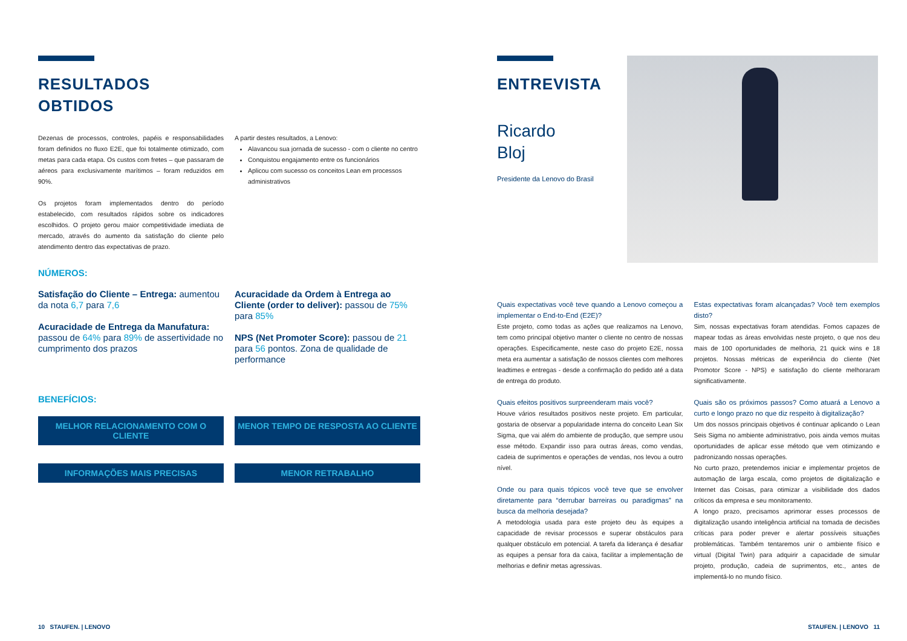RESULTADOS
OBTIDOS
Dezenas de processos, controles, papéis e responsabilidades foram definidos no fluxo E2E, que foi totalmente otimizado, com metas para cada etapa. Os custos com fretes – que passaram de aéreos para exclusivamente marítimos – foram reduzidos em 90%.
Os projetos foram implementados dentro do período estabelecido, com resultados rápidos sobre os indicadores escolhidos. O projeto gerou maior competitividade imediata de mercado, através do aumento da satisfação do cliente pelo atendimento dentro das expectativas de prazo.
A partir destes resultados, a Lenovo:
Alavancou sua jornada de sucesso - com o cliente no centro
Conquistou engajamento entre os funcionários
Aplicou com sucesso os conceitos Lean em processos administrativos
NÚMEROS:
Satisfação do Cliente – Entrega: aumentou da nota 6,7 para 7,6
Acuracidade de Entrega da Manufatura: passou de 64% para 89% de assertividade no cumprimento dos prazos
Acuracidade da Ordem à Entrega ao Cliente (order to deliver): passou de 75% para 85%
NPS (Net Promoter Score): passou de 21 para 56 pontos. Zona de qualidade de performance
BENEFÍCIOS:
MELHOR RELACIONAMENTO COM O CLIENTE
MENOR TEMPO DE RESPOSTA AO CLIENTE
INFORMAÇÕES MAIS PRECISAS MENOR RETRABALHO
10 STAUFEN. | LENOVO
ENTREVISTA
Ricardo
Bloj
Presidente da Lenovo do Brasil
Quais expectativas você teve quando a Lenovo começou a implementar o End-to-End (E2E)?
Este projeto, como todas as ações que realizamos na Lenovo, tem como principal objetivo manter o cliente no centro de nossas operações. Especificamente, neste caso do projeto E2E, nossa meta era aumentar a satisfação de nossos clientes com melhores leadtimes e entregas - desde a confirmação do pedido até a data de entrega do produto.
Quais efeitos positivos surpreenderam mais você?
Houve vários resultados positivos neste projeto. Em particular, gostaria de observar a popularidade interna do conceito Lean Six Sigma, que vai além do ambiente de produção, que sempre usou esse método. Expandir isso para outras áreas, como vendas, cadeia de suprimentos e operações de vendas, nos levou a outro nível.
Onde ou para quais tópicos você teve que se envolver diretamente para “derrubar barreiras ou paradigmas” na busca da melhoria desejada?
A metodologia usada para este projeto deu às equipes a capacidade de revisar processos e superar obstáculos para qualquer obstáculo em potencial. A tarefa da liderança é desafiar as equipes a pensar fora da caixa, facilitar a implementação de melhorias e definir metas agressivas.
Estas expectativas foram alcançadas? Você tem exemplos disto?
Sim, nossas expectativas foram atendidas. Fomos capazes de mapear todas as áreas envolvidas neste projeto, o que nos deu mais de 100 oportunidades de melhoria, 21 quick wins e 18 projetos. Nossas métricas de experiência do cliente (Net Promotor Score - NPS) e satisfação do cliente melhoraram significativamente.
Quais são os próximos passos? Como atuará a Lenovo a curto e longo prazo no que diz respeito à digitalização?
Um dos nossos principais objetivos é continuar aplicando o Lean Seis Sigma no ambiente administrativo, pois ainda vemos muitas oportunidades de aplicar esse método que vem otimizando e padronizando nossas operações.
No curto prazo, pretendemos iniciar e implementar projetos de automação de larga escala, como projetos de digitalização e Internet das Coisas, para otimizar a visibilidade dos dados críticos da empresa e seu monitoramento.
A longo prazo, precisamos aprimorar esses processos de digitalização usando inteligência artificial na tomada de decisões críticas para poder prever e alertar possíveis situações problemáticas. Também tentaremos unir o ambiente físico e virtual (Digital Twin) para adquirir a capacidade de simular projeto, produção, cadeia de suprimentos, etc., antes de implementá-lo no mundo físico.
STAUFEN. | LENOVO 11